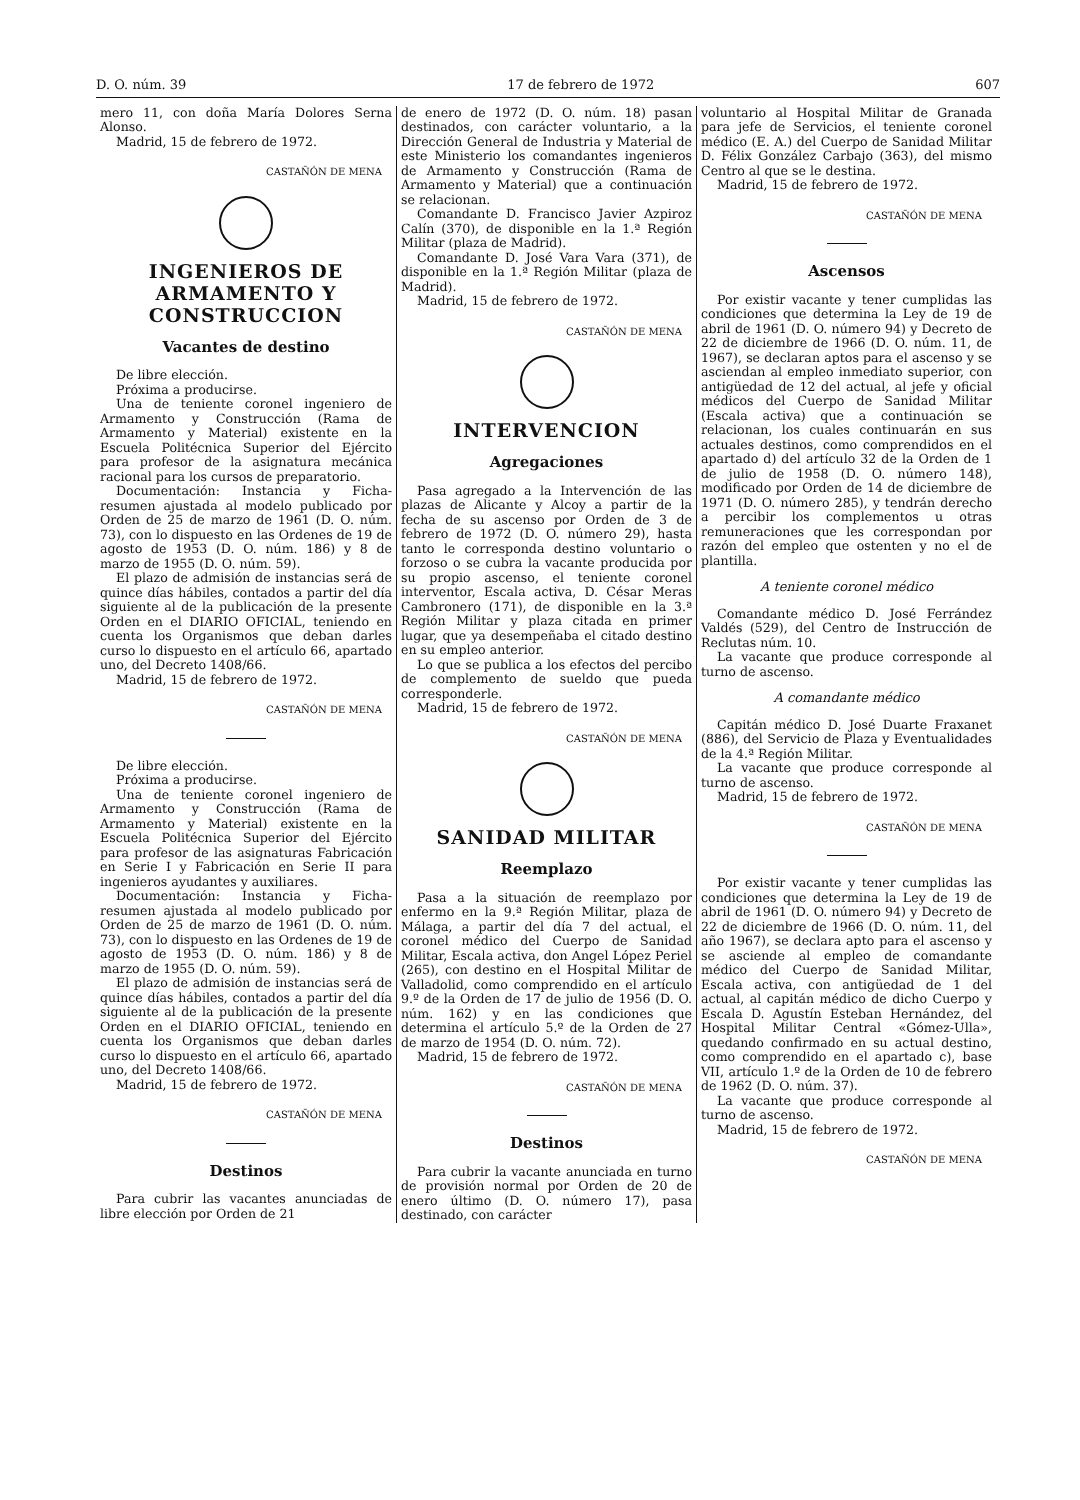D. O. núm. 39 17 de febrero de 1972 607
mero 11, con doña María Dolores Serna Alonso.
Madrid, 15 de febrero de 1972.
CASTAÑÓN DE MENA
INGENIEROS DE ARMAMENTO Y CONSTRUCCION
Vacantes de destino
De libre elección.
Próxima a producirse.
Una de teniente coronel ingeniero de Armamento y Construcción (Rama de Armamento y Material) existente en la Escuela Politécnica Superior del Ejército para profesor de la asignatura mecánica racional para los cursos de preparatorio.
Documentación: Instancia y Ficha-resumen ajustada al modelo publicado por Orden de 25 de marzo de 1961 (D. O. núm. 73), con lo dispuesto en las Ordenes de 19 de agosto de 1953 (D. O. núm. 186) y 8 de marzo de 1955 (D. O. núm. 59).
El plazo de admisión de instancias será de quince días hábiles, contados a partir del día siguiente al de la publicación de la presente Orden en el DIARIO OFICIAL, teniendo en cuenta los Organismos que deban darles curso lo dispuesto en el artículo 66, apartado uno, del Decreto 1408/66.
Madrid, 15 de febrero de 1972.
CASTAÑÓN DE MENA
De libre elección.
Próxima a producirse.
Una de teniente coronel ingeniero de Armamento y Construcción (Rama de Armamento y Material) existente en la Escuela Politécnica Superior del Ejército para profesor de las asignaturas Fabricación en Serie I y Fabricación en Serie II para ingenieros ayudantes y auxiliares.
Documentación: Instancia y Ficha-resumen ajustada al modelo publicado por Orden de 25 de marzo de 1961 (D. O. núm. 73), con lo dispuesto en las Ordenes de 19 de agosto de 1953 (D. O. núm. 186) y 8 de marzo de 1955 (D. O. núm. 59).
El plazo de admisión de instancias será de quince días hábiles, contados a partir del día siguiente al de la publicación de la presente Orden en el DIARIO OFICIAL, teniendo en cuenta los Organismos que deban darles curso lo dispuesto en el artículo 66, apartado uno, del Decreto 1408/66.
Madrid, 15 de febrero de 1972.
CASTAÑÓN DE MENA
Destinos
Para cubrir las vacantes anunciadas de libre elección por Orden de 21
de enero de 1972 (D. O. núm. 18) pasan destinados, con carácter voluntario, a la Dirección General de Industria y Material de este Ministerio los comandantes ingenieros de Armamento y Construcción (Rama de Armamento y Material) que a continuación se relacionan.
Comandante D. Francisco Javier Azpiroz Calín (370), de disponible en la 1.ª Región Militar (plaza de Madrid).
Comandante D. José Vara Vara (371), de disponible en la 1.ª Región Militar (plaza de Madrid).
Madrid, 15 de febrero de 1972.
CASTAÑÓN DE MENA
INTERVENCION
Agregaciones
Pasa agregado a la Intervención de las plazas de Alicante y Alcoy a partir de la fecha de su ascenso por Orden de 3 de febrero de 1972 (D. O. número 29), hasta tanto le corresponda destino voluntario o forzoso o se cubra la vacante producida por su propio ascenso, el teniente coronel interventor, Escala activa, D. César Meras Cambronero (171), de disponible en la 3.ª Región Militar y plaza citada en primer lugar, que ya desempeñaba el citado destino en su empleo anterior.
Lo que se publica a los efectos del percibo de complemento de sueldo que pueda corresponderle.
Madrid, 15 de febrero de 1972.
CASTAÑÓN DE MENA
SANIDAD MILITAR
Reemplazo
Pasa a la situación de reemplazo por enfermo en la 9.ª Región Militar, plaza de Málaga, a partir del día 7 del actual, el coronel médico del Cuerpo de Sanidad Militar, Escala activa, don Angel López Periel (265), con destino en el Hospital Militar de Valladolid, como comprendido en el artículo 9.º de la Orden de 17 de julio de 1956 (D. O. núm. 162) y en las condiciones que determina el artículo 5.º de la Orden de 27 de marzo de 1954 (D. O. núm. 72).
Madrid, 15 de febrero de 1972.
CASTAÑÓN DE MENA
Destinos
Para cubrir la vacante anunciada en turno de provisión normal por Orden de 20 de enero último (D. O. número 17), pasa destinado, con carácter
voluntario al Hospital Militar de Granada para jefe de Servicios, el teniente coronel médico (E. A.) del Cuerpo de Sanidad Militar D. Félix González Carbajo (363), del mismo Centro al que se le destina.
Madrid, 15 de febrero de 1972.
CASTAÑÓN DE MENA
Ascensos
Por existir vacante y tener cumplidas las condiciones que determina la Ley de 19 de abril de 1961 (D. O. número 94) y Decreto de 22 de diciembre de 1966 (D. O. núm. 11, de 1967), se declaran aptos para el ascenso y se asciendan al empleo inmediato superior, con antigüedad de 12 del actual, al jefe y oficial médicos del Cuerpo de Sanidad Militar (Escala activa) que a continuación se relacionan, los cuales continuarán en sus actuales destinos, como comprendidos en el apartado d) del artículo 32 de la Orden de 1 de julio de 1958 (D. O. número 148), modificado por Orden de 14 de diciembre de 1971 (D. O. número 285), y tendrán derecho a percibir los complementos u otras remuneraciones que les correspondan por razón del empleo que ostenten y no el de plantilla.
A teniente coronel médico
Comandante médico D. José Ferrández Valdés (529), del Centro de Instrucción de Reclutas núm. 10.
La vacante que produce corresponde al turno de ascenso.
A comandante médico
Capitán médico D. José Duarte Fraxanet (886), del Servicio de Plaza y Eventualidades de la 4.ª Región Militar.
La vacante que produce corresponde al turno de ascenso.
Madrid, 15 de febrero de 1972.
CASTAÑÓN DE MENA
Por existir vacante y tener cumplidas las condiciones que determina la Ley de 19 de abril de 1961 (D. O. número 94) y Decreto de 22 de diciembre de 1966 (D. O. núm. 11, del año 1967), se declara apto para el ascenso y se asciende al empleo de comandante médico del Cuerpo de Sanidad Militar, Escala activa, con antigüedad de 1 del actual, al capitán médico de dicho Cuerpo y Escala D. Agustín Esteban Hernández, del Hospital Militar Central «Gómez-Ulla», quedando confirmado en su actual destino, como comprendido en el apartado c), base VII, artículo 1.º de la Orden de 10 de febrero de 1962 (D. O. núm. 37).
La vacante que produce corresponde al turno de ascenso.
Madrid, 15 de febrero de 1972.
CASTAÑÓN DE MENA